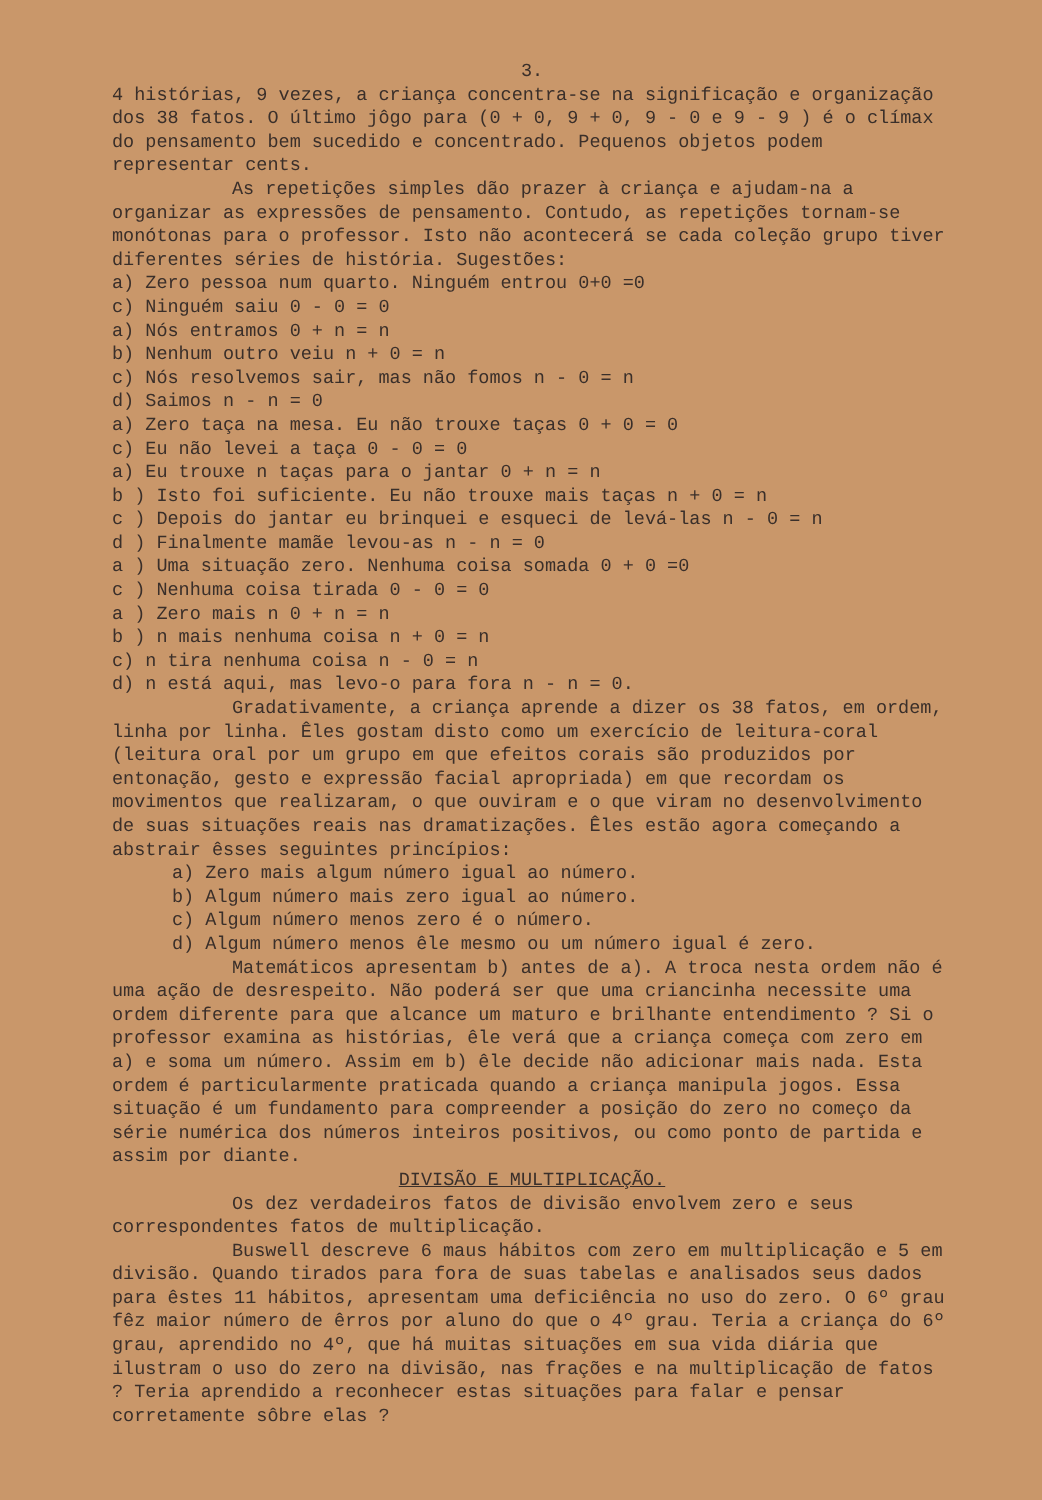3.
4 histórias, 9 vezes, a criança concentra-se na significação e organização dos 38 fatos. O último jôgo para (0 + 0, 9 + 0, 9 - 0 e 9 - 9 ) é o clímax do pensamento bem sucedido e concentrado. Pequenos objetos podem representar cents.
As repetições simples dão prazer à criança e ajudam-na a organizar as expressões de pensamento. Contudo, as repetições tornam-se monótonas para o professor. Isto não acontecerá se cada coleção grupo tiver diferentes séries de história. Sugestões:
a) Zero pessoa num quarto. Ninguém entrou 0+0 =0
c) Ninguém saiu 0 - 0 = 0
a) Nós entramos 0 + n = n
b) Nenhum outro veiu n + 0 = n
c) Nós resolvemos sair, mas não fomos n - 0 = n
d) Saimos n - n = 0
a) Zero taça na mesa. Eu não trouxe taças 0 + 0 = 0
c) Eu não levei a taça 0 - 0 = 0
a) Eu trouxe n taças para o jantar 0 + n = n
b ) Isto foi suficiente. Eu não trouxe mais taças n + 0 = n
c ) Depois do jantar eu brinquei e esqueci de levá-las n - 0 = n
d ) Finalmente mamãe levou-as n - n = 0
a ) Uma situação zero. Nenhuma coisa somada 0 + 0 =0
c ) Nenhuma coisa tirada 0 - 0 = 0
a ) Zero mais n 0 + n = n
b ) n mais nenhuma coisa n + 0 = n
c) n tira nenhuma coisa n - 0 = n
d) n está aqui, mas levo-o para fora n - n = 0.
Gradativamente, a criança aprende a dizer os 38 fatos, em ordem, linha por linha. Êles gostam disto como um exercício de leitura-coral (leitura oral por um grupo em que efeitos corais são produzidos por entonação, gesto e expressão facial apropriada) em que recordam os movimentos que realizaram, o que ouviram e o que viram no desenvolvimento de suas situações reais nas dramatizações. Êles estão agora começando a abstrair êsses seguintes princípios:
a) Zero mais algum número igual ao número.
b) Algum número mais zero igual ao número.
c) Algum número menos zero é o número.
d) Algum número menos êle mesmo ou um número igual é zero.
Matemáticos apresentam b) antes de a). A troca nesta ordem não é uma ação de desrespeito. Não poderá ser que uma criancinha necessite uma ordem diferente para que alcance um maturo e brilhante entendimento ? Si o professor examina as histórias, êle verá que a criança começa com zero em a) e soma um número. Assim em b) êle decide não adicionar mais nada. Esta ordem é particularmente praticada quando a criança manipula jogos. Essa situação é um fundamento para compreender a posição do zero no começo da série numérica dos números inteiros positivos, ou como ponto de partida e assim por diante.
DIVISÃO E MULTIPLICAÇÃO.
Os dez verdadeiros fatos de divisão envolvem zero e seus correspondentes fatos de multiplicação.
Buswell descreve 6 maus hábitos com zero em multiplicação e 5 em divisão. Quando tirados para fora de suas tabelas e analisados seus dados para êstes 11 hábitos, apresentam uma deficiência no uso do zero. O 6º grau fêz maior número de êrros por aluno do que o 4º grau. Teria a criança do 6º grau, aprendido no 4º, que há muitas situações em sua vida diária que ilustram o uso do zero na divisão, nas frações e na multiplicação de fatos ? Teria aprendido a reconhecer estas situações para falar e pensar corretamente sôbre elas ?